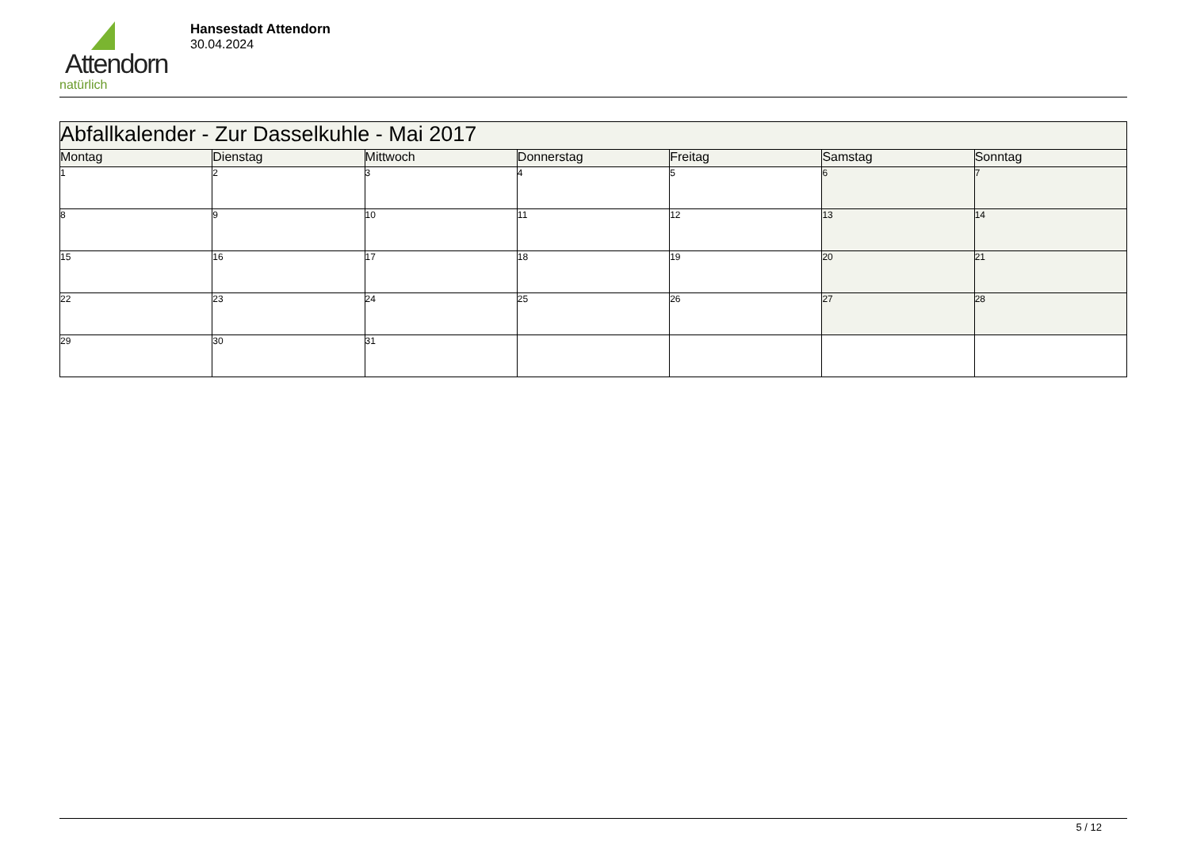Attendorn
natürlich
Hansestadt Attendorn
30.04.2024
| Abfallkalender - Zur Dasselkuhle - Mai 2017 | | | | | | |
| Montag | Dienstag | Mittwoch | Donnerstag | Freitag | Samstag | Sonntag |
| 1 | 2 | 3 | 4 | 5 | 6 | 7 |
| 8 | 9 | 10 | 11 | 12 | 13 | 14 |
| 15 | 16 | 17 | 18 | 19 | 20 | 21 |
| 22 | 23 | 24 | 25 | 26 | 27 | 28 |
| 29 | 30 | 31 | | | | |
5 / 12